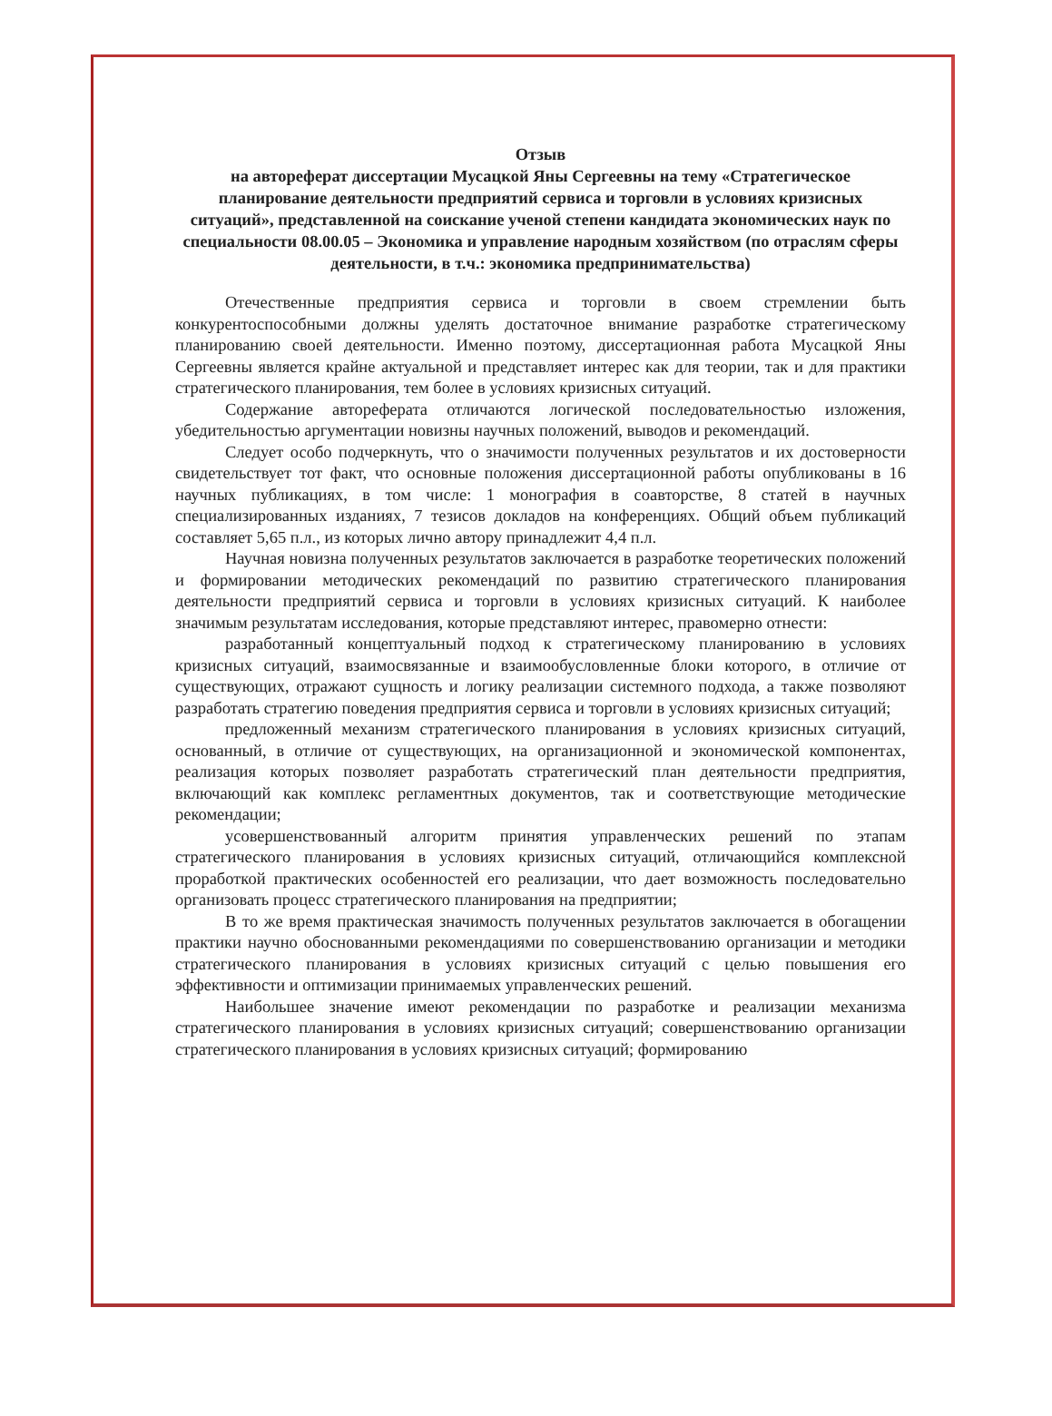Отзыв
на автореферат диссертации Мусацкой Яны Сергеевны на тему «Стратегическое планирование деятельности предприятий сервиса и торговли в условиях кризисных ситуаций», представленной на соискание ученой степени кандидата экономических наук по специальности 08.00.05 – Экономика и управление народным хозяйством (по отраслям сферы деятельности, в т.ч.: экономика предпринимательства)
Отечественные предприятия сервиса и торговли в своем стремлении быть конкурентоспособными должны уделять достаточное внимание разработке стратегическому планированию своей деятельности. Именно поэтому, диссертационная работа Мусацкой Яны Сергеевны является крайне актуальной и представляет интерес как для теории, так и для практики стратегического планирования, тем более в условиях кризисных ситуаций.
Содержание автореферата отличаются логической последовательностью изложения, убедительностью аргументации новизны научных положений, выводов и рекомендаций.
Следует особо подчеркнуть, что о значимости полученных результатов и их достоверности свидетельствует тот факт, что основные положения диссертационной работы опубликованы в 16 научных публикациях, в том числе: 1 монография в соавторстве, 8 статей в научных специализированных изданиях, 7 тезисов докладов на конференциях. Общий объем публикаций составляет 5,65 п.л., из которых лично автору принадлежит 4,4 п.л.
Научная новизна полученных результатов заключается в разработке теоретических положений и формировании методических рекомендаций по развитию стратегического планирования деятельности предприятий сервиса и торговли в условиях кризисных ситуаций. К наиболее значимым результатам исследования, которые представляют интерес, правомерно отнести:
разработанный концептуальный подход к стратегическому планированию в условиях кризисных ситуаций, взаимосвязанные и взаимообусловленные блоки которого, в отличие от существующих, отражают сущность и логику реализации системного подхода, а также позволяют разработать стратегию поведения предприятия сервиса и торговли в условиях кризисных ситуаций;
предложенный механизм стратегического планирования в условиях кризисных ситуаций, основанный, в отличие от существующих, на организационной и экономической компонентах, реализация которых позволяет разработать стратегический план деятельности предприятия, включающий как комплекс регламентных документов, так и соответствующие методические рекомендации;
усовершенствованный алгоритм принятия управленческих решений по этапам стратегического планирования в условиях кризисных ситуаций, отличающийся комплексной проработкой практических особенностей его реализации, что дает возможность последовательно организовать процесс стратегического планирования на предприятии;
В то же время практическая значимость полученных результатов заключается в обогащении практики научно обоснованными рекомендациями по совершенствованию организации и методики стратегического планирования в условиях кризисных ситуаций с целью повышения его эффективности и оптимизации принимаемых управленческих решений.
Наибольшее значение имеют рекомендации по разработке и реализации механизма стратегического планирования в условиях кризисных ситуаций; совершенствованию организации стратегического планирования в условиях кризисных ситуаций; формированию